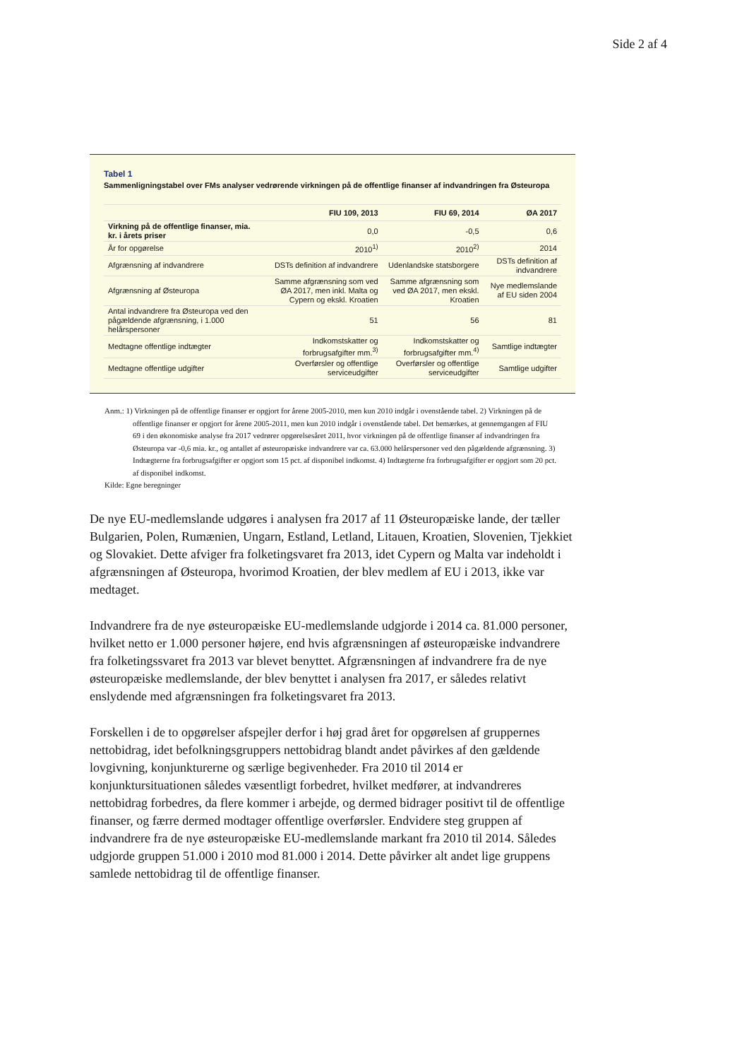Side 2 af 4
Tabel 1
Sammenligningstabel over FMs analyser vedrørende virkningen på de offentlige finanser af indvandringen fra Østeuropa
| | FIU 109, 2013 | FIU 69, 2014 | ØA 2017 |
| --- | --- | --- | --- |
| Virkning på de offentlige finanser, mia. kr. i årets priser | 0,0 | -0,5 | 0,6 |
| År for opgørelse | 2010<sup>1)</sup> | 2010<sup>2)</sup> | 2014 |
| Afgrænsning af indvandrere | DSTs definition af indvandrere | Udenlandske statsborgere | DSTs definition af indvandrere |
| Afgrænsning af Østeuropa | Samme afgrænsning som ved ØA 2017, men inkl. Malta og Cypern og ekskl. Kroatien | Samme afgrænsning som ved ØA 2017, men ekskl. Kroatien | Nye medlemslande af EU siden 2004 |
| Antal indvandrere fra Østeuropa ved den pågældende afgrænsning, i 1.000 helårspersoner | 51 | 56 | 81 |
| Medtagne offentlige indtægter | Indkomstskatter og forbrugsafgifter mm.<sup>3)</sup> | Indkomstskatter og forbrugsafgifter mm.<sup>4)</sup> | Samtlige indtægter |
| Medtagne offentlige udgifter | Overførsler og offentlige serviceudgifter | Overførsler og offentlige serviceudgifter | Samtlige udgifter |
Anm.: 1) Virkningen på de offentlige finanser er opgjort for årene 2005-2010, men kun 2010 indgår i ovenstående tabel. 2) Virkningen på de offentlige finanser er opgjort for årene 2005-2011, men kun 2010 indgår i ovenstående tabel. Det bemærkes, at gennemgangen af FIU 69 i den økonomiske analyse fra 2017 vedrører opgørelsesåret 2011, hvor virkningen på de offentlige finanser af indvandringen fra Østeuropa var -0,6 mia. kr., og antallet af østeuropæiske indvandrere var ca. 63.000 helårspersoner ved den pågældende afgrænsning. 3) Indtægterne fra forbrugsafgifter er opgjort som 15 pct. af disponibel indkomst. 4) Indtægterne fra forbrugsafgifter er opgjort som 20 pct. af disponibel indkomst.
Kilde: Egne beregninger
De nye EU-medlemslande udgøres i analysen fra 2017 af 11 Østeuropæiske lande, der tæller Bulgarien, Polen, Rumænien, Ungarn, Estland, Letland, Litauen, Kroatien, Slovenien, Tjekkiet og Slovakiet. Dette afviger fra folketingsvaret fra 2013, idet Cypern og Malta var indeholdt i afgrænsningen af Østeuropa, hvorimod Kroatien, der blev medlem af EU i 2013, ikke var medtaget.
Indvandrere fra de nye østeuropæiske EU-medlemslande udgjorde i 2014 ca. 81.000 personer, hvilket netto er 1.000 personer højere, end hvis afgrænsningen af østeuropæiske indvandrere fra folketingssvaret fra 2013 var blevet benyttet. Afgrænsningen af indvandrere fra de nye østeuropæiske medlemslande, der blev benyttet i analysen fra 2017, er således relativt enslydende med afgrænsningen fra folketingsvaret fra 2013.
Forskellen i de to opgørelser afspejler derfor i høj grad året for opgørelsen af gruppernes nettobidrag, idet befolkningsgruppers nettobidrag blandt andet påvirkes af den gældende lovgivning, konjunkturerne og særlige begivenheder. Fra 2010 til 2014 er konjunktursituationen således væsentligt forbedret, hvilket medfører, at indvandreres nettobidrag forbedres, da flere kommer i arbejde, og dermed bidrager positivt til de offentlige finanser, og færre dermed modtager offentlige overførsler. Endvidere steg gruppen af indvandrere fra de nye østeuropæiske EU-medlemslande markant fra 2010 til 2014. Således udgjorde gruppen 51.000 i 2010 mod 81.000 i 2014. Dette påvirker alt andet lige gruppens samlede nettobidrag til de offentlige finanser.